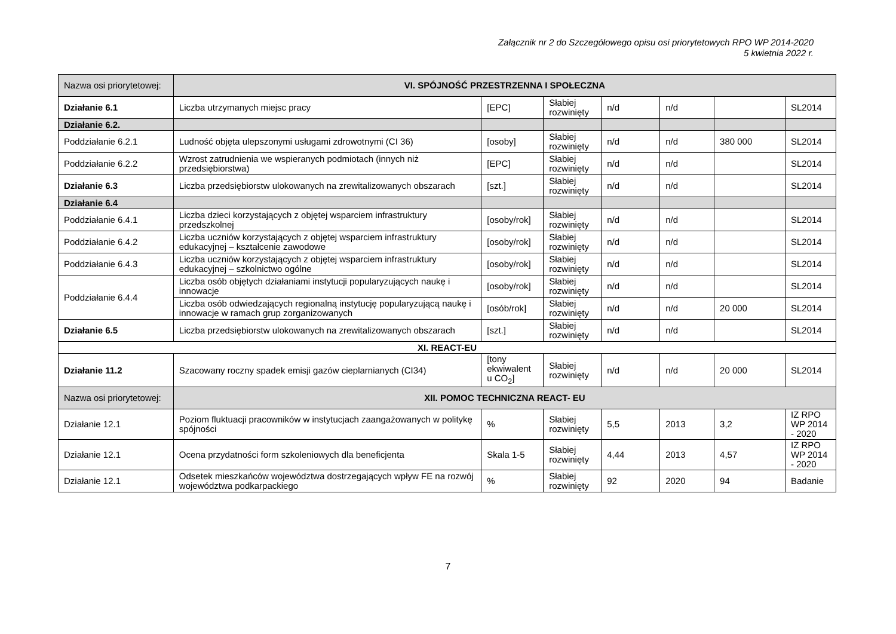Załącznik nr 2 do Szczegółowego opisu osi priorytetowych RPO WP 2014-2020
5 kwietnia 2022 r.
| Nazwa osi priorytetowej: | VI. SPÓJNOŚĆ PRZESTRZENNA I SPOŁECZNA | | | | | | |
| Działanie 6.1 | Liczba utrzymanych miejsc pracy | [EPC] | Słabiej rozwinięty | n/d | n/d | | SL2014 |
| Działanie 6.2. | | | | | | | |
| Poddziałanie 6.2.1 | Ludność objęta ulepszonymi usługami zdrowotnymi (CI 36) | [osoby] | Słabiej rozwinięty | n/d | n/d | 380 000 | SL2014 |
| Poddziałanie 6.2.2 | Wzrost zatrudnienia we wspieranych podmiotach (innych niż przedsiębiorstwa) | [EPC] | Słabiej rozwinięty | n/d | n/d | | SL2014 |
| Działanie 6.3 | Liczba przedsiębiorstw ulokowanych na zrewitalizowanych obszarach | [szt.] | Słabiej rozwinięty | n/d | n/d | | SL2014 |
| Działanie 6.4 | | | | | | | |
| Poddziałanie 6.4.1 | Liczba dzieci korzystających z objętej wsparciem infrastruktury przedszkolnej | [osoby/rok] | Słabiej rozwinięty | n/d | n/d | | SL2014 |
| Poddziałanie 6.4.2 | Liczba uczniów korzystających z objętej wsparciem infrastruktury edukacyjnej – kształcenie zawodowe | [osoby/rok] | Słabiej rozwinięty | n/d | n/d | | SL2014 |
| Poddziałanie 6.4.3 | Liczba uczniów korzystających z objętej wsparciem infrastruktury edukacyjnej – szkolnictwo ogólne | [osoby/rok] | Słabiej rozwinięty | n/d | n/d | | SL2014 |
| Poddziałanie 6.4.4 | Liczba osób objętych działaniami instytucji popularyzujących naukę i innowacje | [osoby/rok] | Słabiej rozwinięty | n/d | n/d | | SL2014 |
| | Liczba osób odwiedzających regionalną instytucję popularyzującą naukę i innowacje w ramach grup zorganizowanych | [osób/rok] | Słabiej rozwinięty | n/d | n/d | 20 000 | SL2014 |
| Działanie 6.5 | Liczba przedsiębiorstw ulokowanych na zrewitalizowanych obszarach | [szt.] | Słabiej rozwinięty | n/d | n/d | | SL2014 |
| XI. REACT-EU | | | | | | | |
| Działanie 11.2 | Szacowany roczny spadek emisji gazów cieplarnianych (CI34) | [tony ekwiwalent u CO<sub>2</sub>] | Słabiej rozwinięty | n/d | n/d | 20 000 | SL2014 |
| Nazwa osi priorytetowej: | XII. POMOC TECHNICZNA REACT- EU | | | | | | |
| Działanie 12.1 | Poziom fluktuacji pracowników w instytucjach zaangażowanych w politykę spójności | % | Słabiej rozwinięty | 5,5 | 2013 | 3,2 | IZ RPO WP 2014 - 2020 |
| Działanie 12.1 | Ocena przydatności form szkoleniowych dla beneficjenta | Skala 1-5 | Słabiej rozwinięty | 4,44 | 2013 | 4,57 | IZ RPO WP 2014 - 2020 |
| Działanie 12.1 | Odsetek mieszkańców województwa dostrzegających wpływ FE na rozwój województwa podkarpackiego | % | Słabiej rozwinięty | 92 | 2020 | 94 | Badanie |
7